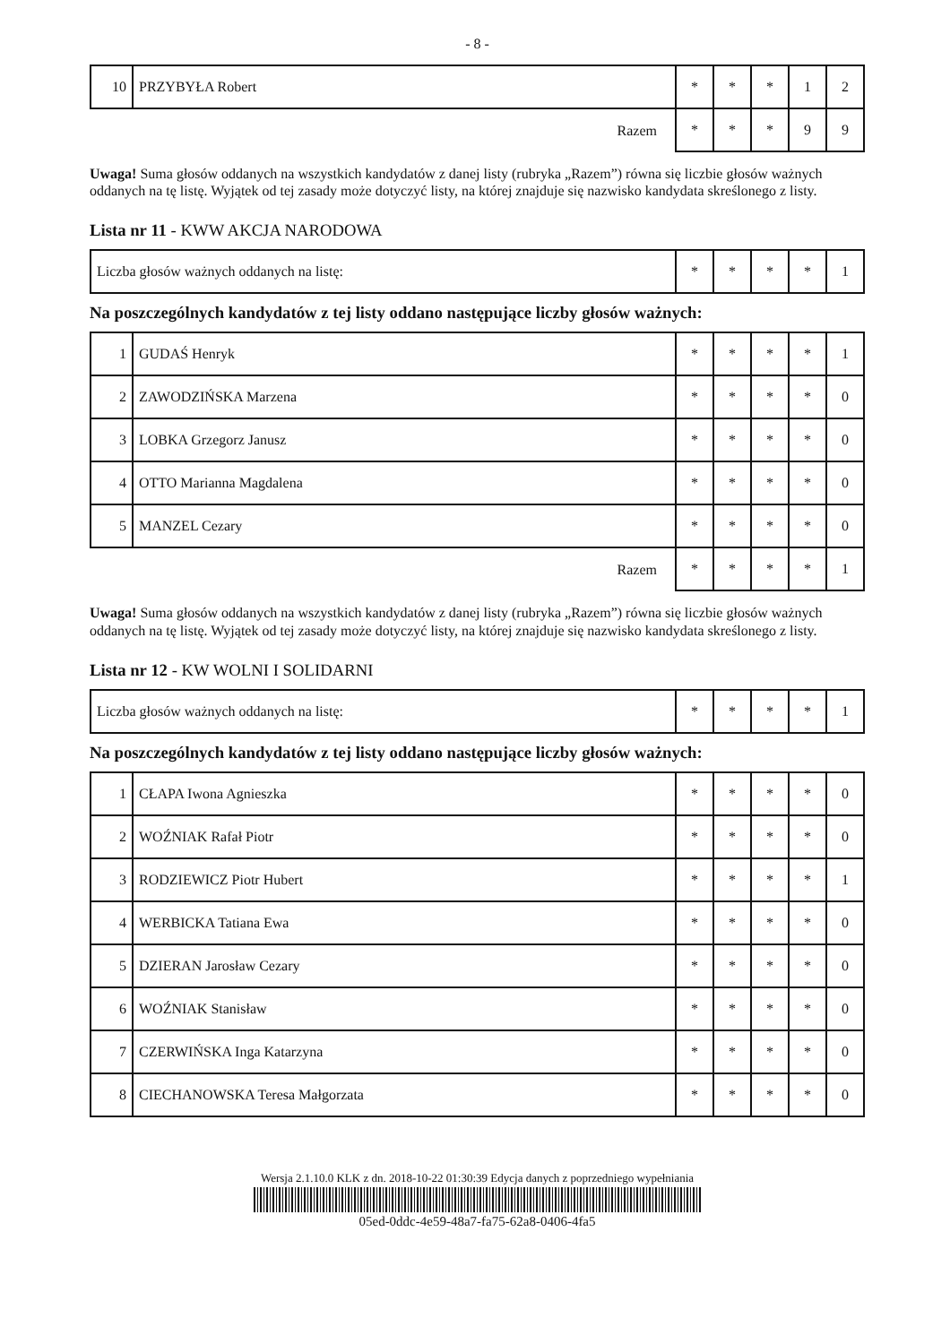- 8 -
| 10 | PRZYBYŁA Robert | * | * | * | 1 | 2 |
| Razem | | * | * | * | 9 | 9 |
Uwaga! Suma głosów oddanych na wszystkich kandydatów z danej listy (rubryka „Razem”) równa się liczbie głosów ważnych oddanych na tę listę. Wyjątek od tej zasady może dotyczyć listy, na której znajduje się nazwisko kandydata skreślonego z listy.
Lista nr 11 - KWW AKCJA NARODOWA
| Liczba głosów ważnych oddanych na listę: | * | * | * | * | 1 |
Na poszczególnych kandydatów z tej listy oddano następujące liczby głosów ważnych:
| 1 | GUDAŚ Henryk | * | * | * | * | 1 |
| 2 | ZAWODZIŃSKA Marzena | * | * | * | * | 0 |
| 3 | LOBKA Grzegorz Janusz | * | * | * | * | 0 |
| 4 | OTTO Marianna Magdalena | * | * | * | * | 0 |
| 5 | MANZEL Cezary | * | * | * | * | 0 |
| Razem | | * | * | * | * | 1 |
Uwaga! Suma głosów oddanych na wszystkich kandydatów z danej listy (rubryka „Razem”) równa się liczbie głosów ważnych oddanych na tę listę. Wyjątek od tej zasady może dotyczyć listy, na której znajduje się nazwisko kandydata skreślonego z listy.
Lista nr 12 - KW WOLNI I SOLIDARNI
| Liczba głosów ważnych oddanych na listę: | * | * | * | * | 1 |
Na poszczególnych kandydatów z tej listy oddano następujące liczby głosów ważnych:
| 1 | CŁAPA Iwona Agnieszka | * | * | * | * | 0 |
| 2 | WOŹNIAK Rafał Piotr | * | * | * | * | 0 |
| 3 | RODZIEWICZ Piotr Hubert | * | * | * | * | 1 |
| 4 | WERBICKA Tatiana Ewa | * | * | * | * | 0 |
| 5 | DZIERAN Jarosław Cezary | * | * | * | * | 0 |
| 6 | WOŹNIAK Stanisław | * | * | * | * | 0 |
| 7 | CZERWIŃSKA Inga Katarzyna | * | * | * | * | 0 |
| 8 | CIECHANOWSKA Teresa Małgorzata | * | * | * | * | 0 |
Wersja 2.1.10.0 KLK z dn. 2018-10-22 01:30:39 Edycja danych z poprzedniego wypełniania
05ed-0ddc-4e59-48a7-fa75-62a8-0406-4fa5